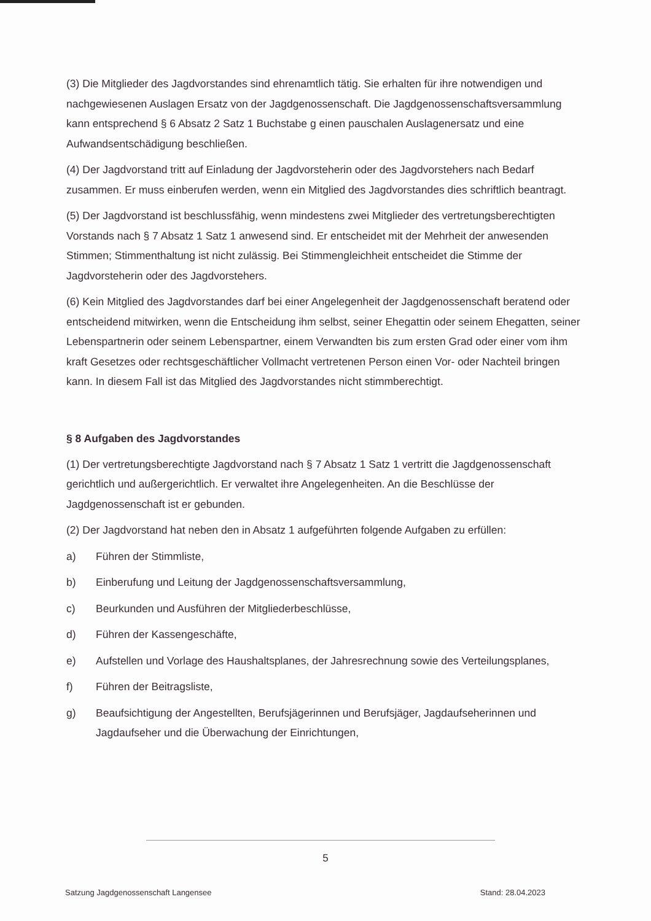(3) Die Mitglieder des Jagdvorstandes sind ehrenamtlich tätig. Sie erhalten für ihre notwendigen und nachgewiesenen Auslagen Ersatz von der Jagdgenossenschaft. Die Jagdgenossenschaftsversammlung kann entsprechend § 6 Absatz 2 Satz 1 Buchstabe g einen pauschalen Auslagenersatz und eine Aufwandsentschädigung beschließen.
(4) Der Jagdvorstand tritt auf Einladung der Jagdvorsteherin oder des Jagdvorstehers nach Bedarf zusammen. Er muss einberufen werden, wenn ein Mitglied des Jagdvorstandes dies schriftlich beantragt.
(5) Der Jagdvorstand ist beschlussfähig, wenn mindestens zwei Mitglieder des vertretungsberechtigten Vorstands nach § 7 Absatz 1 Satz 1 anwesend sind. Er entscheidet mit der Mehrheit der anwesenden Stimmen; Stimmenthaltung ist nicht zulässig. Bei Stimmengleichheit entscheidet die Stimme der Jagdvorsteherin oder des Jagdvorstehers.
(6) Kein Mitglied des Jagdvorstandes darf bei einer Angelegenheit der Jagdgenossenschaft beratend oder entscheidend mitwirken, wenn die Entscheidung ihm selbst, seiner Ehegattin oder seinem Ehegatten, seiner Lebenspartnerin oder seinem Lebenspartner, einem Verwandten bis zum ersten Grad oder einer vom ihm kraft Gesetzes oder rechtsgeschäftlicher Vollmacht vertretenen Person einen Vor- oder Nachteil bringen kann. In diesem Fall ist das Mitglied des Jagdvorstandes nicht stimmberechtigt.
§ 8 Aufgaben des Jagdvorstandes
(1) Der vertretungsberechtigte Jagdvorstand nach § 7 Absatz 1 Satz 1 vertritt die Jagdgenossenschaft gerichtlich und außergerichtlich. Er verwaltet ihre Angelegenheiten. An die Beschlüsse der Jagdgenossenschaft ist er gebunden.
(2) Der Jagdvorstand hat neben den in Absatz 1 aufgeführten folgende Aufgaben zu erfüllen:
a) Führen der Stimmliste,
b) Einberufung und Leitung der Jagdgenossenschaftsversammlung,
c) Beurkunden und Ausführen der Mitgliederbeschlüsse,
d) Führen der Kassengeschäfte,
e) Aufstellen und Vorlage des Haushaltsplanes, der Jahresrechnung sowie des Verteilungsplanes,
f) Führen der Beitragsliste,
g) Beaufsichtigung der Angestellten, Berufsjägerinnen und Berufsjäger, Jagdaufseherinnen und Jagdaufseher und die Überwachung der Einrichtungen,
5
Satzung Jagdgenossenschaft Langensee Stand: 28.04.2023